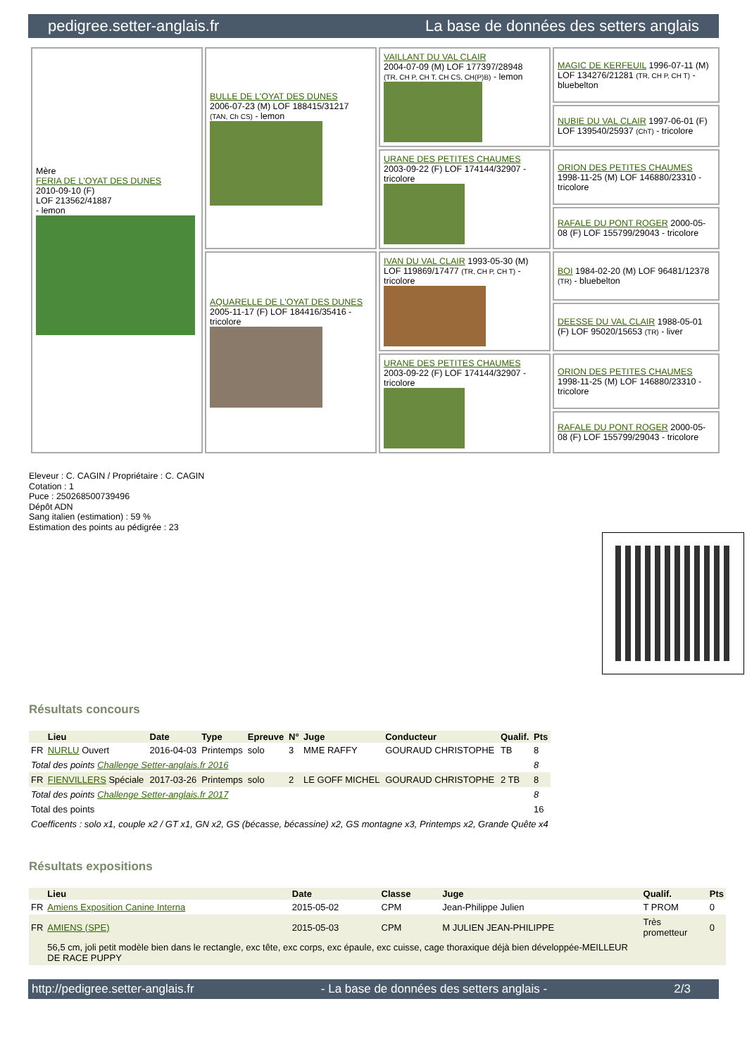pedigree.setter-anglais.fr La base de données des setters anglais
| Mère FERIA DE L'OYAT DES DUNES 2010-09-10 (F) LOF 213562/41887 - lemon | BULLE DE L'OYAT DES DUNES 2006-07-23 (M) LOF 188415/31217 (TAN, Ch CS) - lemon | VAILLANT DU VAL CLAIR 2004-07-09 (M) LOF 177397/28948 (TR, CH P, CH T, CH CS, CH(P)B) - lemon | MAGIC DE KERFEUIL 1996-07-11 (M) LOF 134276/21281 (TR, CH P, CH T) - bluebelton |
| | | | NUBIE DU VAL CLAIR 1997-06-01 (F) LOF 139540/25937 (ChT) - tricolore |
| | | URANE DES PETITES CHAUMES 2003-09-22 (F) LOF 174144/32907 - tricolore | ORION DES PETITES CHAUMES 1998-11-25 (M) LOF 146880/23310 - tricolore |
| | | | RAFALE DU PONT ROGER 2000-05-08 (F) LOF 155799/29043 - tricolore |
| | AQUARELLE DE L'OYAT DES DUNES 2005-11-17 (F) LOF 184416/35416 - tricolore | IVAN DU VAL CLAIR 1993-05-30 (M) LOF 119869/17477 (TR, CH P, CH T) - tricolore | BOI 1984-02-20 (M) LOF 96481/12378 (TR) - bluebelton |
| | | | DEESSE DU VAL CLAIR 1988-05-01 (F) LOF 95020/15653 (TR) - liver |
| | | URANE DES PETITES CHAUMES 2003-09-22 (F) LOF 174144/32907 - tricolore | ORION DES PETITES CHAUMES 1998-11-25 (M) LOF 146880/23310 - tricolore |
| | | | RAFALE DU PONT ROGER 2000-05-08 (F) LOF 155799/29043 - tricolore |
Eleveur : C. CAGIN / Propriétaire : C. CAGIN
Cotation : 1
Puce : 250268500739496
Dépôt ADN
Sang italien (estimation) : 59 %
Estimation des points au pédigrée : 23
Résultats concours
| | Lieu | Date | Type | Epreuve | N° | Juge | Conducteur | Qualif. | Pts |
| --- | --- | --- | --- | --- | --- | --- | --- | --- | --- |
| FR | NURLU Ouvert | 2016-04-03 | Printemps | solo | 3 | MME RAFFY | GOURAUD CHRISTOPHE | TB | 8 |
| Total des points Challenge Setter-anglais.fr 2016 | | | | | | | | | 8 |
| FR | FIENVILLERS Spéciale | 2017-03-26 | Printemps | solo | 2 | LE GOFF MICHEL | GOURAUD CHRISTOPHE | 2 TB | 8 |
| Total des points Challenge Setter-anglais.fr 2017 | | | | | | | | | 8 |
| Total des points | | | | | | | | | 16 |
| Coefficents : solo x1, couple x2 / GT x1, GN x2, GS (bécasse, bécassine) x2, GS montagne x3, Printemps x2, Grande Quête x4 | | | | | | | | | |
Résultats expositions
| | Lieu | Date | Classe | Juge | Qualif. | Pts |
| --- | --- | --- | --- | --- | --- | --- |
| FR | Amiens Exposition Canine Interna | 2015-05-02 | CPM | Jean-Philippe Julien | T PROM | 0 |
| FR | AMIENS (SPE) | 2015-05-03 | CPM | M JULIEN JEAN-PHILIPPE | Très prometteur | 0 |
| | 56,5 cm, joli petit modèle bien dans le rectangle, exc tête, exc corps, exc épaule, exc cuisse, cage thoraxique déjà bien développée-MEILLEUR DE RACE PUPPY | | | | | |
http://pedigree.setter-anglais.fr - La base de données des setters anglais - 2/3